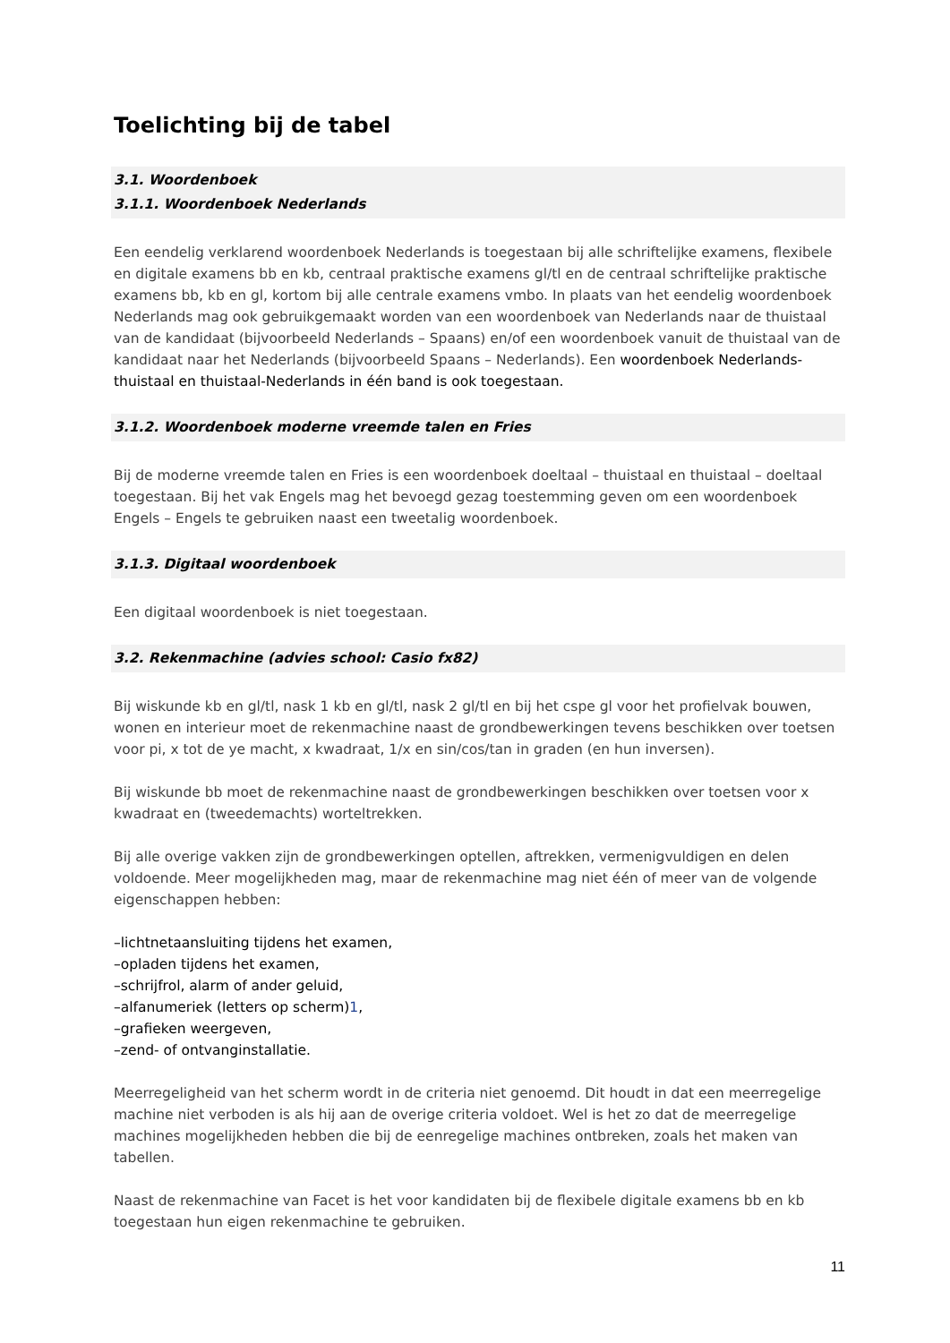Toelichting bij de tabel
3.1. Woordenboek
3.1.1. Woordenboek Nederlands
Een eendelig verklarend woordenboek Nederlands is toegestaan bij alle schriftelijke examens, flexibele en digitale examens bb en kb, centraal praktische examens gl/tl en de centraal schriftelijke praktische examens bb, kb en gl, kortom bij alle centrale examens vmbo. In plaats van het eendelig woordenboek Nederlands mag ook gebruikgemaakt worden van een woordenboek van Nederlands naar de thuistaal van de kandidaat (bijvoorbeeld Nederlands – Spaans) en/of een woordenboek vanuit de thuistaal van de kandidaat naar het Nederlands (bijvoorbeeld Spaans – Nederlands). Een woordenboek Nederlands-thuistaal en thuistaal-Nederlands in één band is ook toegestaan.
3.1.2. Woordenboek moderne vreemde talen en Fries
Bij de moderne vreemde talen en Fries is een woordenboek doeltaal – thuistaal en thuistaal – doeltaal toegestaan. Bij het vak Engels mag het bevoegd gezag toestemming geven om een woordenboek Engels – Engels te gebruiken naast een tweetalig woordenboek.
3.1.3. Digitaal woordenboek
Een digitaal woordenboek is niet toegestaan.
3.2. Rekenmachine (advies school: Casio fx82)
Bij wiskunde kb en gl/tl, nask 1 kb en gl/tl, nask 2 gl/tl en bij het cspe gl voor het profielvak bouwen, wonen en interieur moet de rekenmachine naast de grondbewerkingen tevens beschikken over toetsen voor pi, x tot de ye macht, x kwadraat, 1/x en sin/cos/tan in graden (en hun inversen).
Bij wiskunde bb moet de rekenmachine naast de grondbewerkingen beschikken over toetsen voor x kwadraat en (tweedemachts) worteltrekken.
Bij alle overige vakken zijn de grondbewerkingen optellen, aftrekken, vermenigvuldigen en delen voldoende. Meer mogelijkheden mag, maar de rekenmachine mag niet één of meer van de volgende eigenschappen hebben:
–lichtnetaansluiting tijdens het examen,
–opladen tijdens het examen,
–schrijfrol, alarm of ander geluid,
–alfanumeriek (letters op scherm)1,
–grafieken weergeven,
–zend- of ontvanginstallatie.
Meerregeligheid van het scherm wordt in de criteria niet genoemd. Dit houdt in dat een meerregelige machine niet verboden is als hij aan de overige criteria voldoet. Wel is het zo dat de meerregelige machines mogelijkheden hebben die bij de eenregelige machines ontbreken, zoals het maken van tabellen.
Naast de rekenmachine van Facet is het voor kandidaten bij de flexibele digitale examens bb en kb toegestaan hun eigen rekenmachine te gebruiken.
11